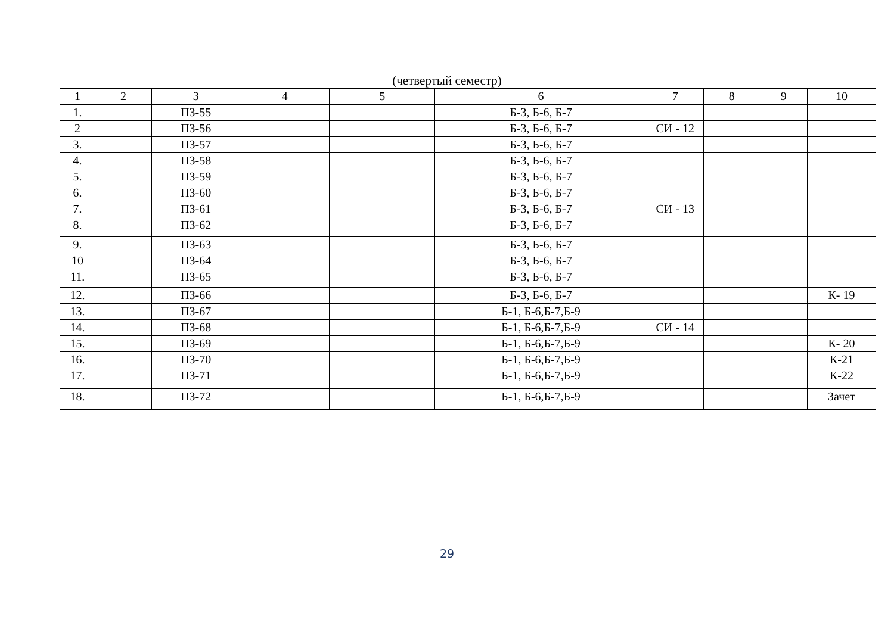(четвертый семестр)
| 1 | 2 | 3 | 4 | 5 | 6 | 7 | 8 | 9 | 10 |
| 1. | | ПЗ-55 | | | Б-3, Б-6, Б-7 | | | | |
| 2 | | ПЗ-56 | | | Б-3, Б-6, Б-7 | СИ - 12 | | | |
| 3. | | ПЗ-57 | | | Б-3, Б-6, Б-7 | | | | |
| 4. | | ПЗ-58 | | | Б-3, Б-6, Б-7 | | | | |
| 5. | | ПЗ-59 | | | Б-3, Б-6, Б-7 | | | | |
| 6. | | ПЗ-60 | | | Б-3, Б-6, Б-7 | | | | |
| 7. | | ПЗ-61 | | | Б-3, Б-6, Б-7 | СИ - 13 | | | |
| 8. | | ПЗ-62 | | | Б-3, Б-6, Б-7 | | | | |
| 9. | | ПЗ-63 | | | Б-3, Б-6, Б-7 | | | | |
| 10 | | ПЗ-64 | | | Б-3, Б-6, Б-7 | | | | |
| 11. | | ПЗ-65 | | | Б-3, Б-6, Б-7 | | | | |
| 12. | | ПЗ-66 | | | Б-3, Б-6, Б-7 | | | | К- 19 |
| 13. | | ПЗ-67 | | | Б-1, Б-6,Б-7,Б-9 | | | | |
| 14. | | ПЗ-68 | | | Б-1, Б-6,Б-7,Б-9 | СИ - 14 | | | |
| 15. | | ПЗ-69 | | | Б-1, Б-6,Б-7,Б-9 | | | | К- 20 |
| 16. | | ПЗ-70 | | | Б-1, Б-6,Б-7,Б-9 | | | | К-21 |
| 17. | | ПЗ-71 | | | Б-1, Б-6,Б-7,Б-9 | | | | К-22 |
| 18. | | ПЗ-72 | | | Б-1, Б-6,Б-7,Б-9 | | | | Зачет |
29